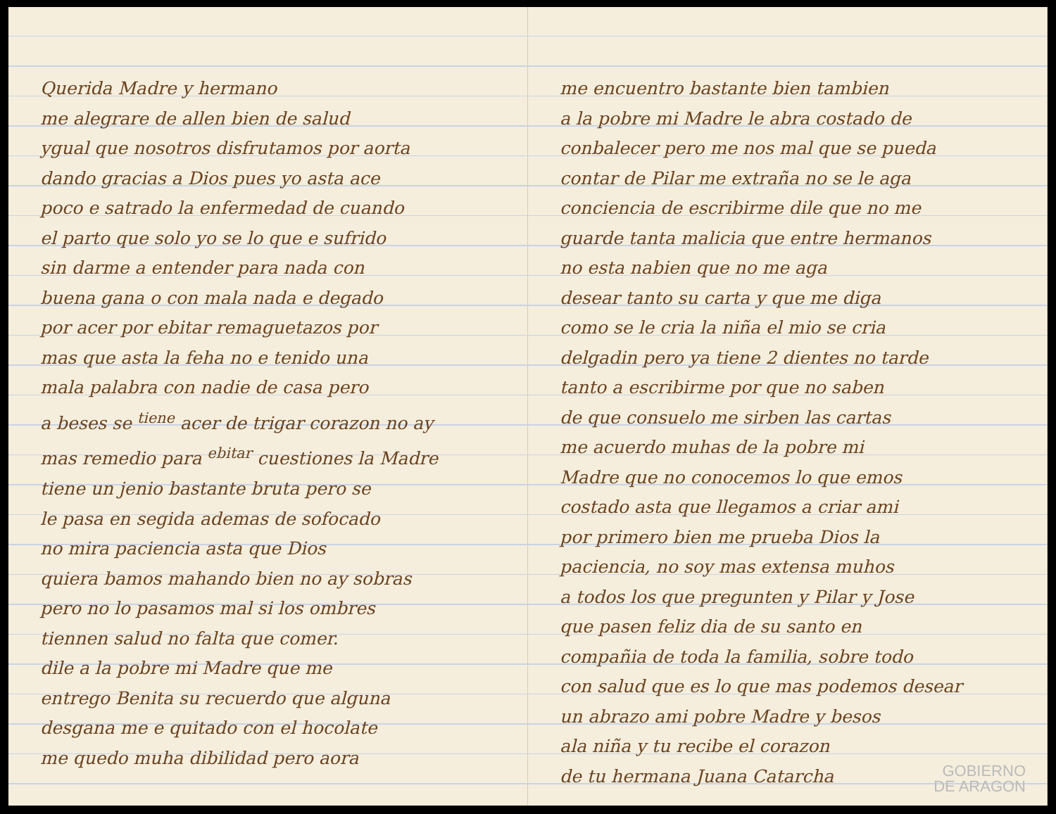Querida Madre y hermano
me alegrare de allen bien de salud
ygual que nosotros disfrutamos por aorta
dando gracias a Dios pues yo asta ace
poco e satrado la enfermedad de cuando
el parto que solo yo se lo que e sufrido
sin darme a entender para nada con
buena gana o con mala nada e degado
por acer por ebitar remaguetazos por
mas que asta la feha no e tenido una
mala palabra con nadie de casa pero
a beses se <sup>tiene</sup> acer de trigar corazon no ay
mas remedio para <sup>ebitar</sup> cuestiones la Madre
tiene un jenio bastante bruta pero se
le pasa en segida ademas de sofocado
no mira paciencia asta que Dios
quiera bamos mahando bien no ay sobras
pero no lo pasamos mal si los ombres
tiennen salud no falta que comer.
dile a la pobre mi Madre que me
entrego Benita su recuerdo que alguna
desgana me e quitado con el hocolate
me quedo muha dibilidad pero aora
me encuentro bastante bien tambien
a la pobre mi Madre le abra costado de
conbalecer pero me nos mal que se pueda
contar de Pilar me extraña no se le aga
conciencia de escribirme dile que no me
guarde tanta malicia que entre hermanos
no esta nabien que no me aga
desear tanto su carta y que me diga
como se le cria la niña el mio se cria
delgadin pero ya tiene 2 dientes no tarde
tanto a escribirme por que no saben
de que consuelo me sirben las cartas
me acuerdo muhas de la pobre mi
Madre que no conocemos lo que emos
costado asta que llegamos a criar ami
por primero bien me prueba Dios la
paciencia, no soy mas extensa muhos
a todos los que pregunten y Pilar y Jose
que pasen feliz dia de su santo en
compañia de toda la familia, sobre todo
con salud que es lo que mas podemos desear
un abrazo ami pobre Madre y besos
ala niña y tu recibe el corazon
de tu hermana Juana Catarcha
GOBIERNO
DE ARAGON